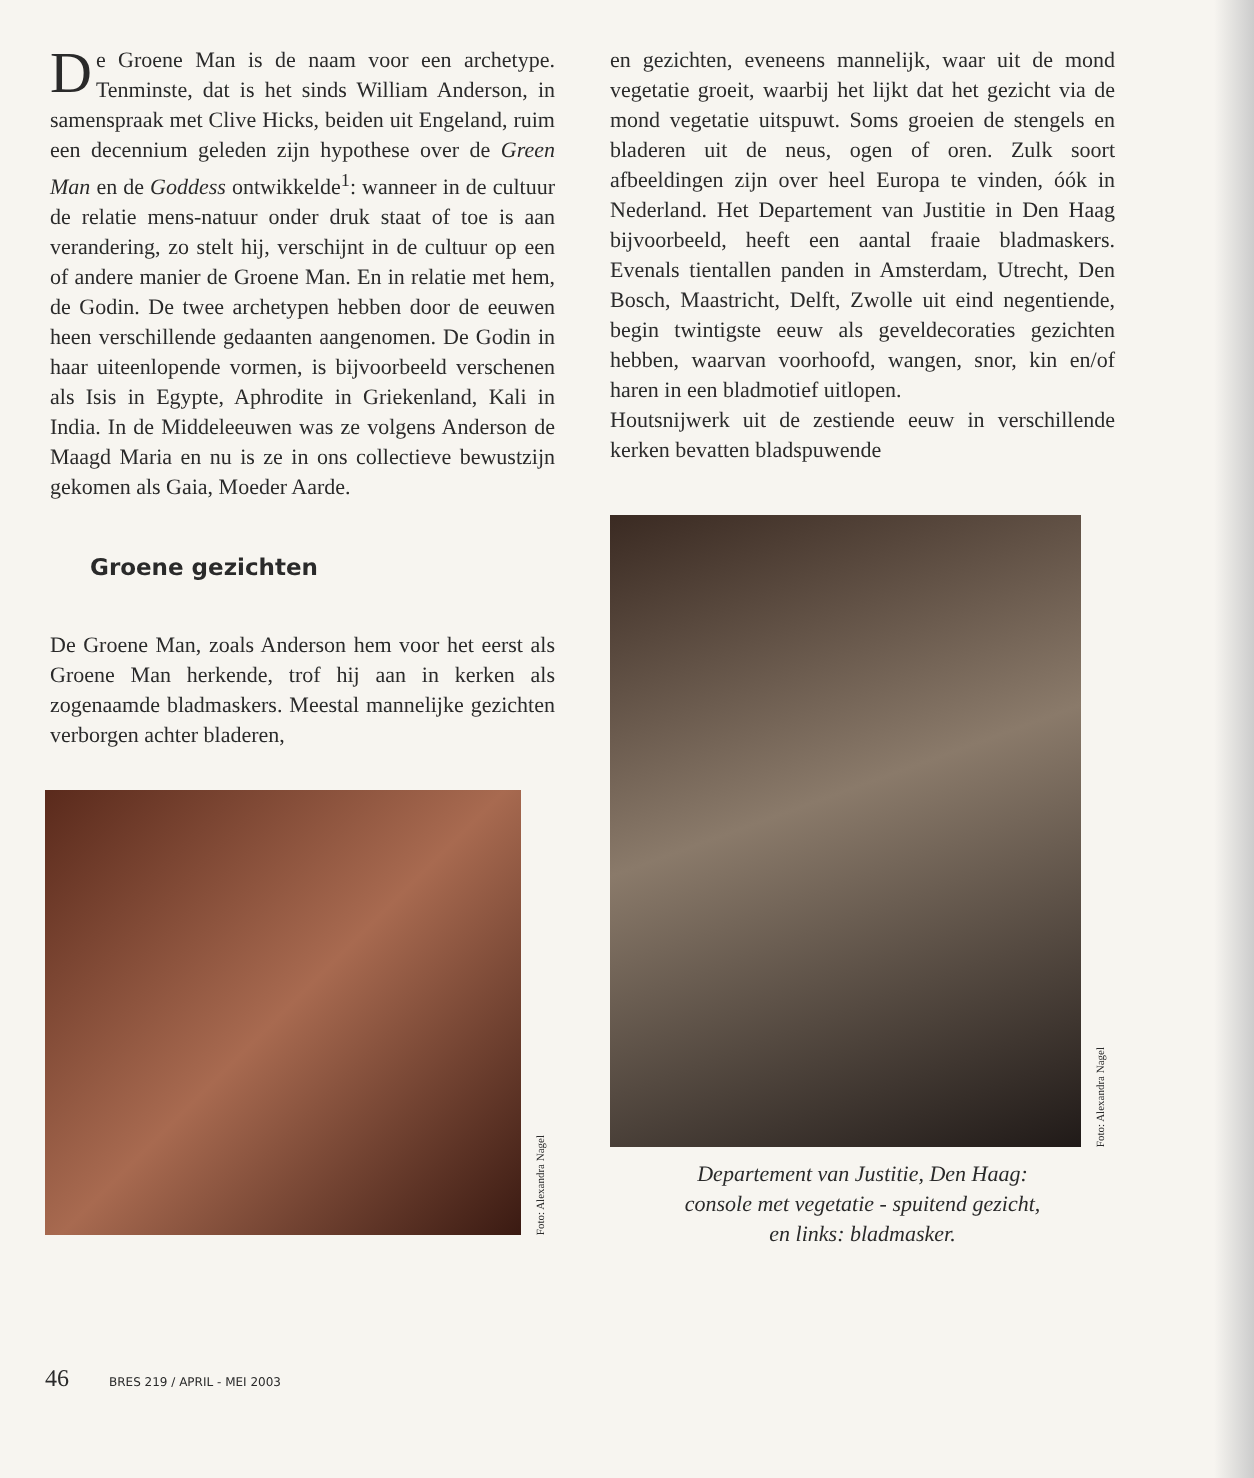De Groene Man is de naam voor een archetype. Tenminste, dat is het sinds William Anderson, in samenspraak met Clive Hicks, beiden uit Engeland, ruim een decennium geleden zijn hypothese over de Green Man en de Goddess ontwikkelde<sup>1</sup>: wanneer in de cultuur de relatie mens-natuur onder druk staat of toe is aan verandering, zo stelt hij, verschijnt in de cultuur op een of andere manier de Groene Man. En in relatie met hem, de Godin. De twee archetypen hebben door de eeuwen heen verschillende gedaanten aangenomen. De Godin in haar uiteenlopende vormen, is bijvoorbeeld verschenen als Isis in Egypte, Aphrodite in Griekenland, Kali in India. In de Middeleeuwen was ze volgens Anderson de Maagd Maria en nu is ze in ons collectieve bewustzijn gekomen als Gaia, Moeder Aarde.
Groene gezichten
De Groene Man, zoals Anderson hem voor het eerst als Groene Man herkende, trof hij aan in kerken als zogenaamde bladmaskers. Meestal mannelijke gezichten verborgen achter bladeren,
Foto: Alexandra Nagel
en gezichten, eveneens mannelijk, waar uit de mond vegetatie groeit, waarbij het lijkt dat het gezicht via de mond vegetatie uitspuwt. Soms groeien de stengels en bladeren uit de neus, ogen of oren. Zulk soort afbeeldingen zijn over heel Europa te vinden, óók in Nederland. Het Departement van Justitie in Den Haag bijvoorbeeld, heeft een aantal fraaie bladmaskers. Evenals tientallen panden in Amsterdam, Utrecht, Den Bosch, Maastricht, Delft, Zwolle uit eind negentiende, begin twintigste eeuw als geveldecoraties gezichten hebben, waarvan voorhoofd, wangen, snor, kin en/of haren in een bladmotief uitlopen.
Houtsnijwerk uit de zestiende eeuw in verschillende kerken bevatten bladspuwende
Foto: Alexandra Nagel
Departement van Justitie, Den Haag:
console met vegetatie - spuitend gezicht,
en links: bladmasker.
46 BRES 219 / APRIL - MEI 2003